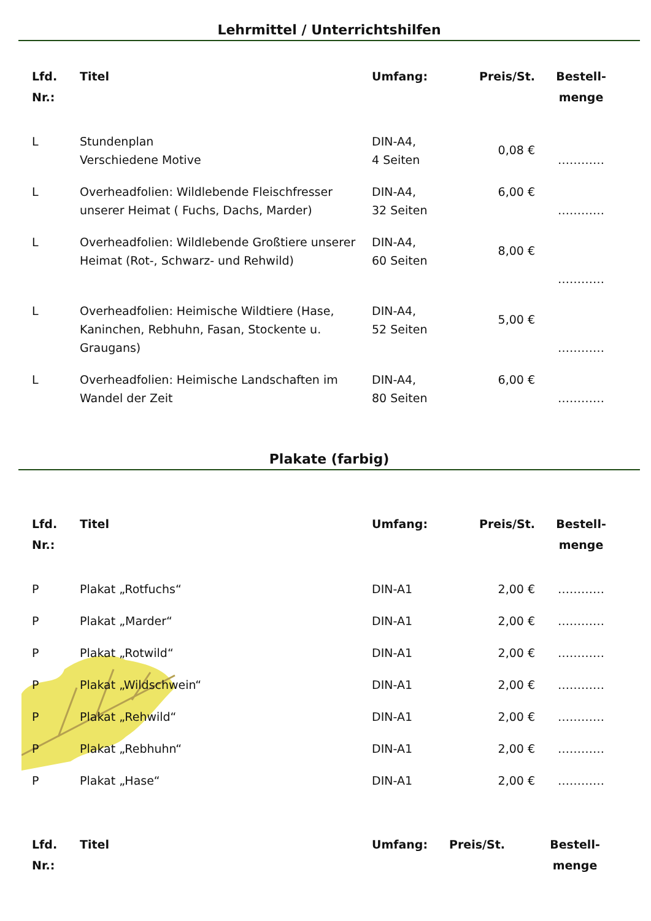Lehrmittel / Unterrichtshilfen
| Lfd. Nr.: | Titel | Umfang: | Preis/St. | Bestell- menge |
| --- | --- | --- | --- | --- |
| L | Stundenplan Verschiedene Motive | DIN-A4, 4 Seiten | 0,08 € | ………… |
| L | Overheadfolien: Wildlebende Fleischfresser unserer Heimat ( Fuchs, Dachs, Marder) | DIN-A4, 32 Seiten | 6,00 € | ………… |
| L | Overheadfolien: Wildlebende Großtiere unserer Heimat (Rot-, Schwarz- und Rehwild) | DIN-A4, 60 Seiten | 8,00 € | ………… |
| L | Overheadfolien: Heimische Wildtiere (Hase, Kaninchen, Rebhuhn, Fasan, Stockente u. Graugans) | DIN-A4, 52 Seiten | 5,00 € | ………… |
| L | Overheadfolien: Heimische Landschaften im Wandel der Zeit | DIN-A4, 80 Seiten | 6,00 € | ………… |
Plakate (farbig)
| Lfd. Nr.: | Titel | Umfang: | Preis/St. | Bestell- menge |
| --- | --- | --- | --- | --- |
| P | Plakat „Rotfuchs“ | DIN-A1 | 2,00 € | ………… |
| P | Plakat „Marder“ | DIN-A1 | 2,00 € | ………… |
| P | Plakat „Rotwild“ | DIN-A1 | 2,00 € | ………… |
| P | Plakat „Wildschwein“ | DIN-A1 | 2,00 € | ………… |
| P | Plakat „Rehwild“ | DIN-A1 | 2,00 € | ………… |
| P | Plakat „Rebhuhn“ | DIN-A1 | 2,00 € | ………… |
| P | Plakat „Hase“ | DIN-A1 | 2,00 € | ………… |
| Lfd. Nr.: | Titel | Umfang: | Preis/St. | Bestell- menge |
| --- | --- | --- | --- | --- |